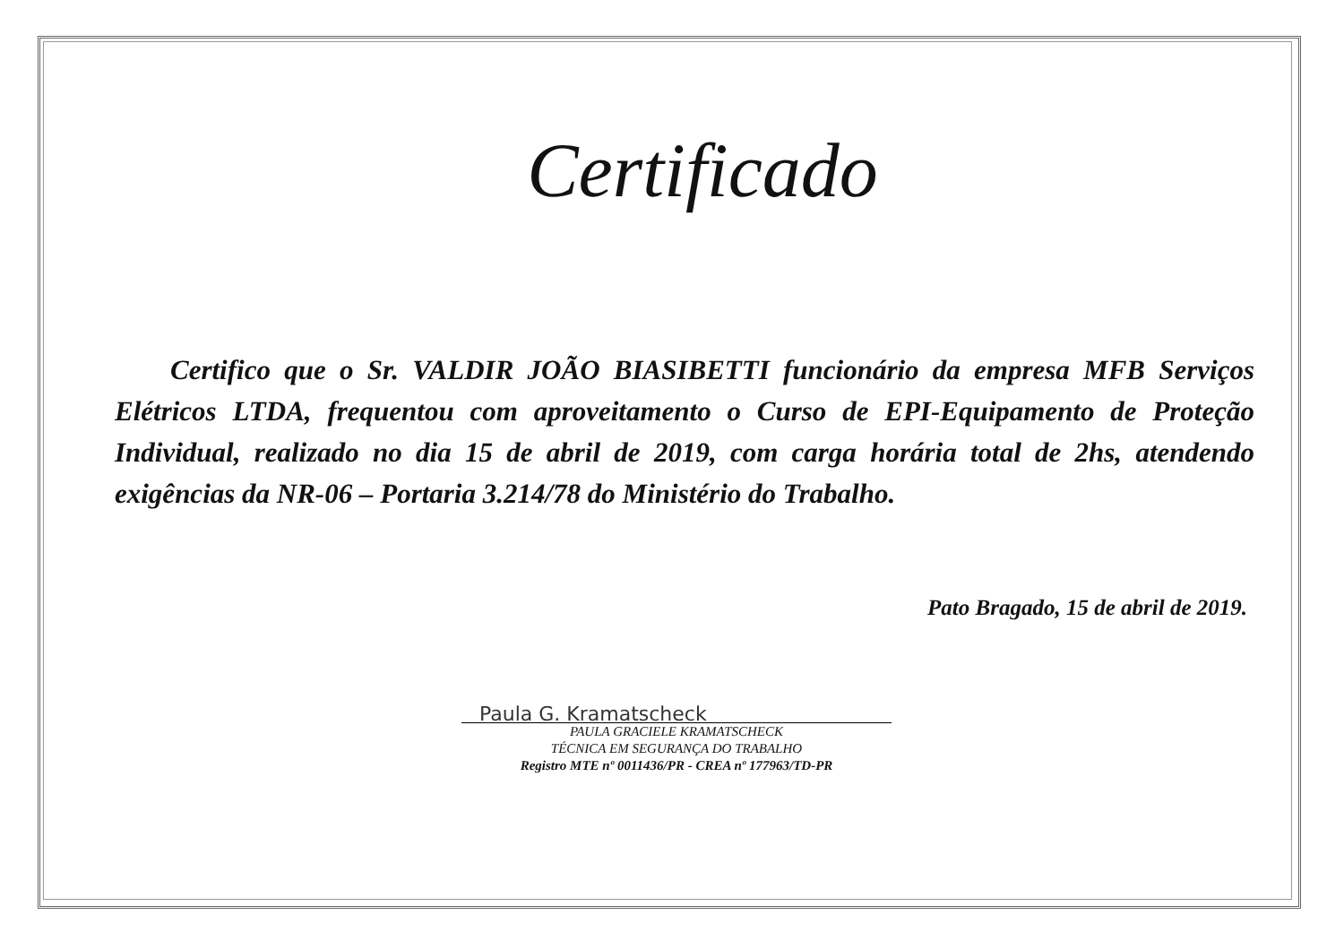Certificado
Certifico que o Sr. VALDIR JOÃO BIASIBETTI funcionário da empresa MFB Serviços Elétricos LTDA, frequentou com aproveitamento o Curso de EPI-Equipamento de Proteção Individual, realizado no dia 15 de abril de 2019, com carga horária total de 2hs, atendendo exigências da NR-06 – Portaria 3.214/78 do Ministério do Trabalho.
Pato Bragado, 15 de abril de 2019.
Paula G. Kramatscheck
PAULA GRACIELE KRAMATSCHECK
TÉCNICA EM SEGURANÇA DO TRABALHO
Registro MTE nº 0011436/PR - CREA nº 177963/TD-PR